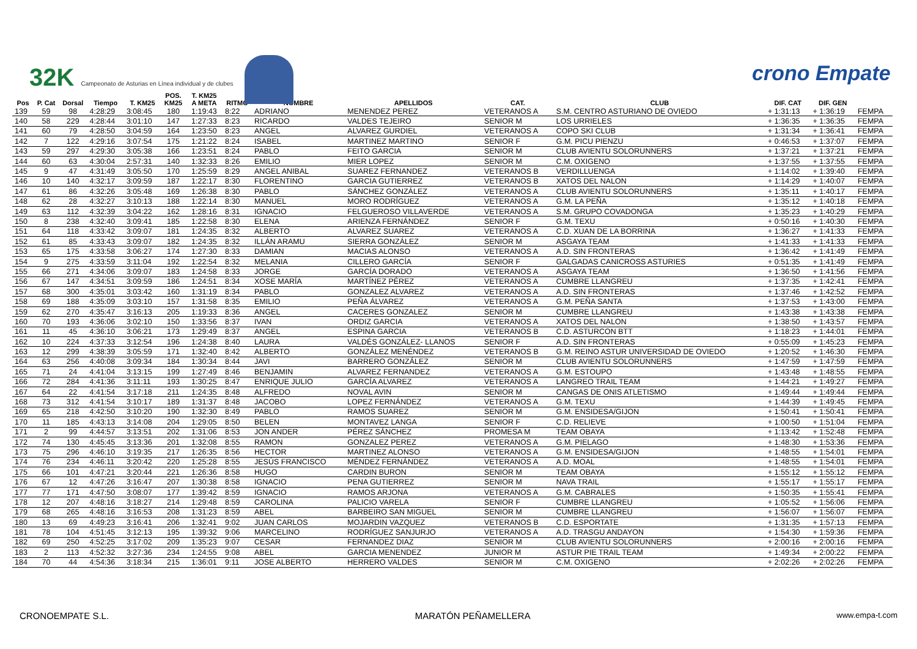32K Campeonato de Asturias en Línea individual y de clubes
crono Empate
| | | | | | POS. | T. KM25 | | | | | | | | |
| --- | --- | --- | --- | --- | --- | --- | --- | --- | --- | --- | --- | --- | --- | --- |
| Pos | P. Cat | Dorsal | Tiempo | T. KM25 | KM25 | A META | RITMO | NOMBRE | APELLIDOS | CAT. | CLUB | DIF. CAT | DIF. GEN | |
| 139 | 59 | 98 | 4:28:29 | 3:08:45 | 180 | 1:19:43 | 8:22 | ADRIANO | MENENDEZ PEREZ | VETERANOS A | S.M. CENTRO ASTURIANO DE OVIEDO | + 1:31:13 | + 1:36:19 | FEMPA |
| 140 | 58 | 229 | 4:28:44 | 3:01:10 | 147 | 1:27:33 | 8:23 | RICARDO | VALDES TEJEIRO | SENIOR M | LOS URRIELES | + 1:36:35 | + 1:36:35 | FEMPA |
| 141 | 60 | 79 | 4:28:50 | 3:04:59 | 164 | 1:23:50 | 8:23 | ANGEL | ALVAREZ GURDIEL | VETERANOS A | COPO SKI CLUB | + 1:31:34 | + 1:36:41 | FEMPA |
| 142 | 7 | 122 | 4:29:16 | 3:07:54 | 175 | 1:21:22 | 8:24 | ISABEL | MARTINEZ MARTINO | SENIOR F | G.M. PICU PIENZU | + 0:46:53 | + 1:37:07 | FEMPA |
| 143 | 59 | 297 | 4:29:30 | 3:05:38 | 166 | 1:23:51 | 8:24 | PABLO | FEITO GARCIA | SENIOR M | CLUB AVIENTU SOLORUNNERS | + 1:37:21 | + 1:37:21 | FEMPA |
| 144 | 60 | 63 | 4:30:04 | 2:57:31 | 140 | 1:32:33 | 8:26 | EMILIO | MIER LOPEZ | SENIOR M | C.M. OXIGENO | + 1:37:55 | + 1:37:55 | FEMPA |
| 145 | 9 | 47 | 4:31:49 | 3:05:50 | 170 | 1:25:59 | 8:29 | ANGEL ANIBAL | SUAREZ FERNANDEZ | VETERANOS B | VERDILLUENGA | + 1:14:02 | + 1:39:40 | FEMPA |
| 146 | 10 | 140 | 4:32:17 | 3:09:59 | 187 | 1:22:17 | 8:30 | FLORENTINO | GARCIA GUTIERREZ | VETERANOS B | XATOS DEL NALON | + 1:14:29 | + 1:40:07 | FEMPA |
| 147 | 61 | 86 | 4:32:26 | 3:05:48 | 169 | 1:26:38 | 8:30 | PABLO | SÁNCHEZ GONZÁLEZ | VETERANOS A | CLUB AVIENTU SOLORUNNERS | + 1:35:11 | + 1:40:17 | FEMPA |
| 148 | 62 | 28 | 4:32:27 | 3:10:13 | 188 | 1:22:14 | 8:30 | MANUEL | MORO RODRÍGUEZ | VETERANOS A | G.M. LA PEÑA | + 1:35:12 | + 1:40:18 | FEMPA |
| 149 | 63 | 112 | 4:32:39 | 3:04:22 | 162 | 1:28:16 | 8:31 | IGNACIO | FELGUEROSO VILLAVERDE | VETERANOS A | S.M. GRUPO COVADONGA | + 1:35:23 | + 1:40:29 | FEMPA |
| 150 | 8 | 238 | 4:32:40 | 3:09:41 | 185 | 1:22:58 | 8:30 | ELENA | ARIENZA FERNÁNDEZ | SENIOR F | G.M. TEXU | + 0:50:16 | + 1:40:30 | FEMPA |
| 151 | 64 | 118 | 4:33:42 | 3:09:07 | 181 | 1:24:35 | 8:32 | ALBERTO | ALVAREZ SUAREZ | VETERANOS A | C.D. XUAN DE LA BORRINA | + 1:36:27 | + 1:41:33 | FEMPA |
| 152 | 61 | 85 | 4:33:43 | 3:09:07 | 182 | 1:24:35 | 8:32 | ILLÁN ARAMU | SIERRA GONZÁLEZ | SENIOR M | ASGAYA TEAM | + 1:41:33 | + 1:41:33 | FEMPA |
| 153 | 65 | 175 | 4:33:58 | 3:06:27 | 174 | 1:27:30 | 8:33 | DAMIAN | MACIAS ALONSO | VETERANOS A | A.D. SIN FRONTERAS | + 1:36:42 | + 1:41:49 | FEMPA |
| 154 | 9 | 275 | 4:33:59 | 3:11:04 | 192 | 1:22:54 | 8:32 | MELANIA | CILLERO GARCÍA | SENIOR F | GALGADAS CANICROSS ASTURIES | + 0:51:35 | + 1:41:49 | FEMPA |
| 155 | 66 | 271 | 4:34:06 | 3:09:07 | 183 | 1:24:58 | 8:33 | JORGE | GARCÍA DORADO | VETERANOS A | ASGAYA TEAM | + 1:36:50 | + 1:41:56 | FEMPA |
| 156 | 67 | 147 | 4:34:51 | 3:09:59 | 186 | 1:24:51 | 8:34 | XOSE MARÍA | MARTÍNEZ PÉREZ | VETERANOS A | CUMBRE LLANGREU | + 1:37:35 | + 1:42:41 | FEMPA |
| 157 | 68 | 300 | 4:35:01 | 3:03:42 | 160 | 1:31:19 | 8:34 | PABLO | GONZALEZ ALVAREZ | VETERANOS A | A.D. SIN FRONTERAS | + 1:37:46 | + 1:42:52 | FEMPA |
| 158 | 69 | 188 | 4:35:09 | 3:03:10 | 157 | 1:31:58 | 8:35 | EMILIO | PEÑA ÁLVAREZ | VETERANOS A | G.M. PEÑA SANTA | + 1:37:53 | + 1:43:00 | FEMPA |
| 159 | 62 | 270 | 4:35:47 | 3:16:13 | 205 | 1:19:33 | 8:36 | ANGEL | CACERES GONZALEZ | SENIOR M | CUMBRE LLANGREU | + 1:43:38 | + 1:43:38 | FEMPA |
| 160 | 70 | 193 | 4:36:06 | 3:02:10 | 150 | 1:33:56 | 8:37 | IVAN | ORDIZ GARCIA | VETERANOS A | XATOS DEL NALON | + 1:38:50 | + 1:43:57 | FEMPA |
| 161 | 11 | 45 | 4:36:10 | 3:06:21 | 173 | 1:29:49 | 8:37 | ANGEL | ESPINA GARCIA | VETERANOS B | C.D. ASTURCON BTT | + 1:18:23 | + 1:44:01 | FEMPA |
| 162 | 10 | 224 | 4:37:33 | 3:12:54 | 196 | 1:24:38 | 8:40 | LAURA | VALDÉS GONZÁLEZ- LLANOS | SENIOR F | A.D. SIN FRONTERAS | + 0:55:09 | + 1:45:23 | FEMPA |
| 163 | 12 | 299 | 4:38:39 | 3:05:59 | 171 | 1:32:40 | 8:42 | ALBERTO | GONZÁLEZ MENÉNDEZ | VETERANOS B | G.M. REINO ASTUR UNIVERSIDAD DE OVIEDO | + 1:20:52 | + 1:46:30 | FEMPA |
| 164 | 63 | 256 | 4:40:08 | 3:09:34 | 184 | 1:30:34 | 8:44 | JAVI | BARRERO GONZÁLEZ | SENIOR M | CLUB AVIENTU SOLORUNNERS | + 1:47:59 | + 1:47:59 | FEMPA |
| 165 | 71 | 24 | 4:41:04 | 3:13:15 | 199 | 1:27:49 | 8:46 | BENJAMIN | ALVAREZ FERNANDEZ | VETERANOS A | G.M. ESTOUPO | + 1:43:48 | + 1:48:55 | FEMPA |
| 166 | 72 | 284 | 4:41:36 | 3:11:11 | 193 | 1:30:25 | 8:47 | ENRIQUE JULIO | GARCÍA ALVAREZ | VETERANOS A | LANGREO TRAIL TEAM | + 1:44:21 | + 1:49:27 | FEMPA |
| 167 | 64 | 22 | 4:41:54 | 3:17:18 | 211 | 1:24:35 | 8:48 | ALFREDO | NOVAL AVIN | SENIOR M | CANGAS DE ONIS ATLETISMO | + 1:49:44 | + 1:49:44 | FEMPA |
| 168 | 73 | 312 | 4:41:54 | 3:10:17 | 189 | 1:31:37 | 8:48 | JACOBO | LOPEZ FERNÁNDEZ | VETERANOS A | G.M. TEXU | + 1:44:39 | + 1:49:45 | FEMPA |
| 169 | 65 | 218 | 4:42:50 | 3:10:20 | 190 | 1:32:30 | 8:49 | PABLO | RAMOS SUAREZ | SENIOR M | G.M. ENSIDESA/GIJON | + 1:50:41 | + 1:50:41 | FEMPA |
| 170 | 11 | 185 | 4:43:13 | 3:14:08 | 204 | 1:29:05 | 8:50 | BELEN | MONTAVEZ LANGA | SENIOR F | C.D. RELIEVE | + 1:00:50 | + 1:51:04 | FEMPA |
| 171 | 2 | 99 | 4:44:57 | 3:13:51 | 202 | 1:31:06 | 8:53 | JON ANDER | PÉREZ SÁNCHEZ | PROMESA M | TEAM OBAYA | + 1:13:42 | + 1:52:48 | FEMPA |
| 172 | 74 | 130 | 4:45:45 | 3:13:36 | 201 | 1:32:08 | 8:55 | RAMON | GONZALEZ PEREZ | VETERANOS A | G.M. PIELAGO | + 1:48:30 | + 1:53:36 | FEMPA |
| 173 | 75 | 296 | 4:46:10 | 3:19:35 | 217 | 1:26:35 | 8:56 | HECTOR | MARTINEZ ALONSO | VETERANOS A | G.M. ENSIDESA/GIJON | + 1:48:55 | + 1:54:01 | FEMPA |
| 174 | 76 | 234 | 4:46:11 | 3:20:42 | 220 | 1:25:28 | 8:55 | JESÚS FRANCISCO | MÉNDEZ FERNÁNDEZ | VETERANOS A | A.D. MOAL | + 1:48:55 | + 1:54:01 | FEMPA |
| 175 | 66 | 101 | 4:47:21 | 3:20:44 | 221 | 1:26:36 | 8:58 | HUGO | CARDIN BURON | SENIOR M | TEAM OBAYA | + 1:55:12 | + 1:55:12 | FEMPA |
| 176 | 67 | 12 | 4:47:26 | 3:16:47 | 207 | 1:30:38 | 8:58 | IGNACIO | PENA GUTIERREZ | SENIOR M | NAVA TRAIL | + 1:55:17 | + 1:55:17 | FEMPA |
| 177 | 77 | 171 | 4:47:50 | 3:08:07 | 177 | 1:39:42 | 8:59 | IGNACIO | RAMOS ARJONA | VETERANOS A | G.M. CABRALES | + 1:50:35 | + 1:55:41 | FEMPA |
| 178 | 12 | 207 | 4:48:16 | 3:18:27 | 214 | 1:29:48 | 8:59 | CAROLINA | PALICIO VARELA | SENIOR F | CUMBRE LLANGREU | + 1:05:52 | + 1:56:06 | FEMPA |
| 179 | 68 | 265 | 4:48:16 | 3:16:53 | 208 | 1:31:23 | 8:59 | ABEL | BARBEIRO SAN MIGUEL | SENIOR M | CUMBRE LLANGREU | + 1:56:07 | + 1:56:07 | FEMPA |
| 180 | 13 | 69 | 4:49:23 | 3:16:41 | 206 | 1:32:41 | 9:02 | JUAN CARLOS | MOJARDIN VAZQUEZ | VETERANOS B | C.D. ESPORTATE | + 1:31:35 | + 1:57:13 | FEMPA |
| 181 | 78 | 104 | 4:51:45 | 3:12:13 | 195 | 1:39:32 | 9:06 | MARCELINO | RODRÍGUEZ SANJURJO | VETERANOS A | A.D. TRASGU ANDAYON | + 1:54:30 | + 1:59:36 | FEMPA |
| 182 | 69 | 250 | 4:52:25 | 3:17:02 | 209 | 1:35:23 | 9:07 | CESAR | FERNANDEZ DIAZ | SENIOR M | CLUB AVIENTU SOLORUNNERS | + 2:00:16 | + 2:00:16 | FEMPA |
| 183 | 2 | 113 | 4:52:32 | 3:27:36 | 234 | 1:24:55 | 9:08 | ABEL | GARCIA MENENDEZ | JUNIOR M | ASTUR PIE TRAIL TEAM | + 1:49:34 | + 2:00:22 | FEMPA |
| 184 | 70 | 44 | 4:54:36 | 3:18:34 | 215 | 1:36:01 | 9:11 | JOSE ALBERTO | HERRERO VALDES | SENIOR M | C.M. OXIGENO | + 2:02:26 | + 2:02:26 | FEMPA |
CRONOEMPATE S.L. MARATÓN PEÑAMELLERA www.empa-t.com